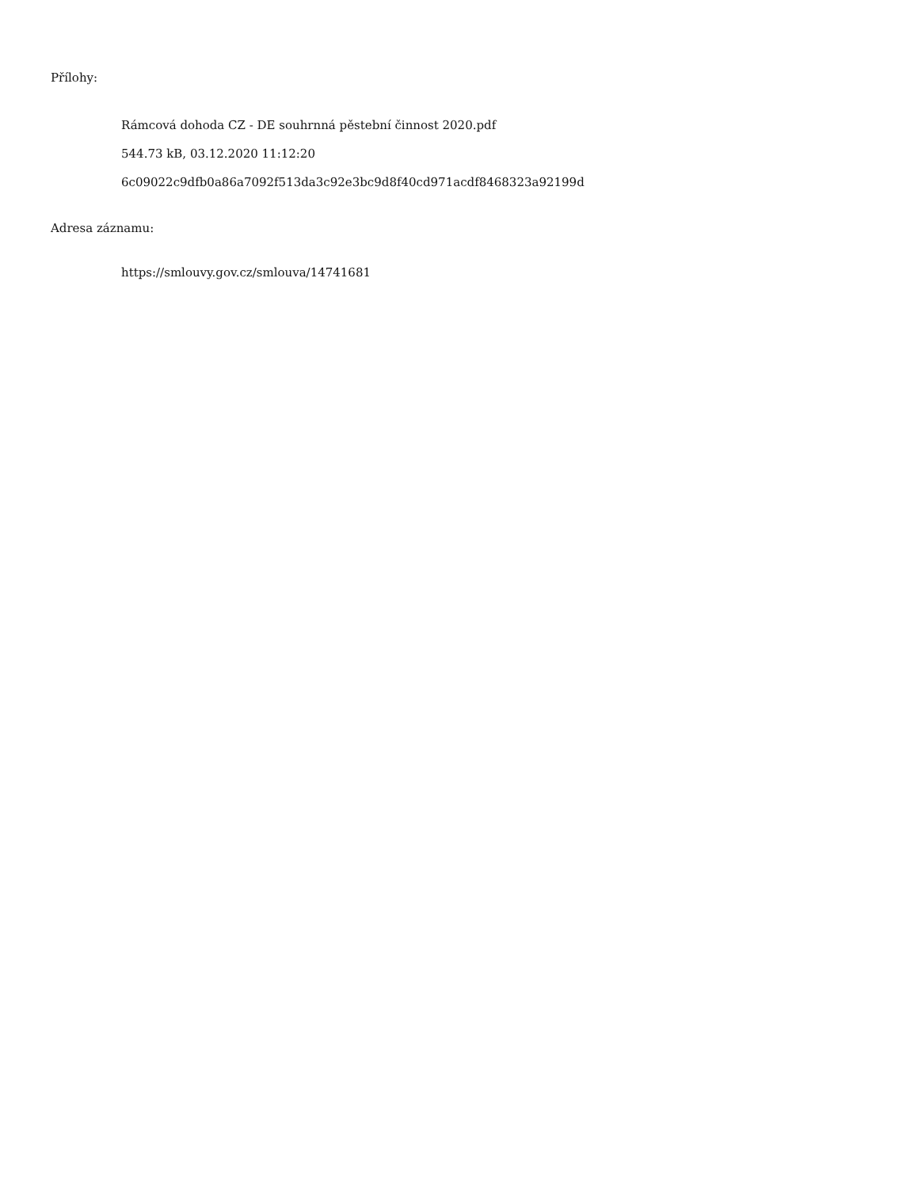Přílohy:
Rámcová dohoda CZ - DE souhrnná pěstební činnost 2020.pdf
544.73 kB, 03.12.2020 11:12:20
6c09022c9dfb0a86a7092f513da3c92e3bc9d8f40cd971acdf8468323a92199d
Adresa záznamu:
https://smlouvy.gov.cz/smlouva/14741681